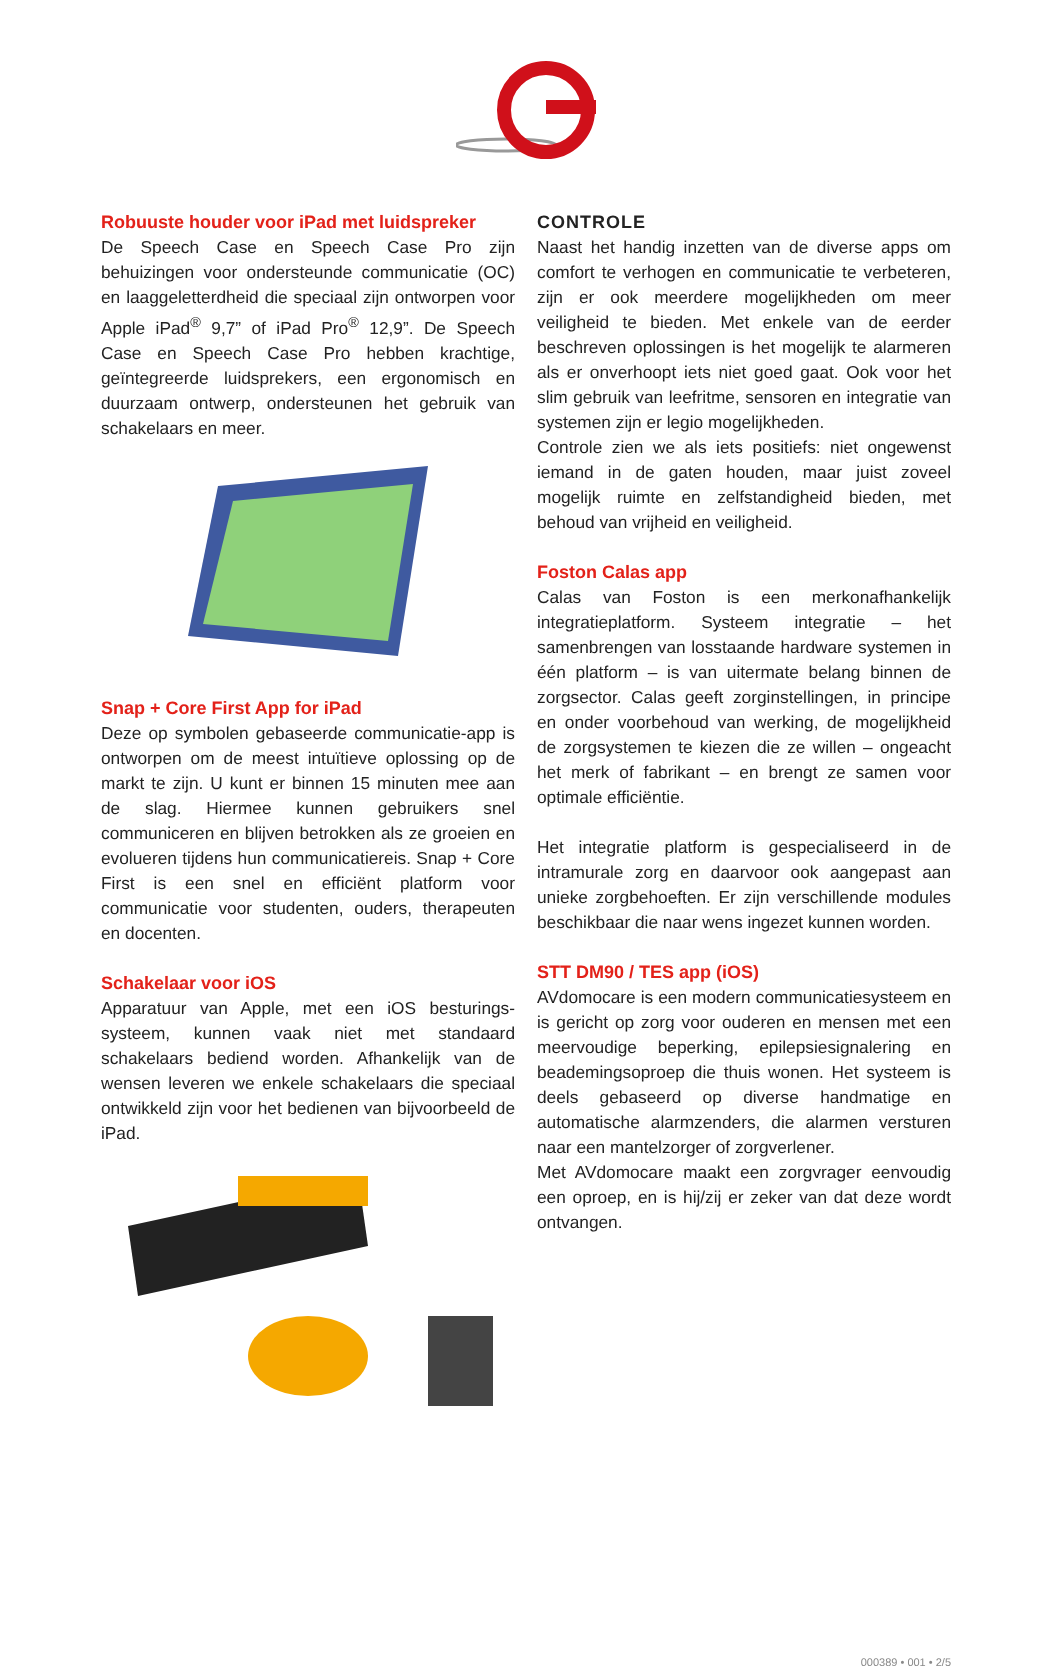Robuuste houder voor iPad met luidspreker
De Speech Case en Speech Case Pro zijn behuizingen voor ondersteunde communicatie (OC) en laaggeletterdheid die speciaal zijn ontworpen voor Apple iPad<sup>®</sup> 9,7” of iPad Pro<sup>®</sup> 12,9”. De Speech Case en Speech Case Pro hebben krachtige, geïntegreerde luidsprekers, een ergonomisch en duurzaam ontwerp, ondersteunen het gebruik van schakelaars en meer.
Snap + Core First App for iPad
Deze op symbolen gebaseerde communicatie-app is ontworpen om de meest intuïtieve oplossing op de markt te zijn. U kunt er binnen 15 minuten mee aan de slag. Hiermee kunnen gebruikers snel communiceren en blijven betrokken als ze groeien en evolueren tijdens hun communicatiereis. Snap + Core First is een snel en efficiënt platform voor communicatie voor studenten, ouders, therapeuten en docenten.
Schakelaar voor iOS
Apparatuur van Apple, met een iOS besturings-systeem, kunnen vaak niet met standaard schakelaars bediend worden. Afhankelijk van de wensen leveren we enkele schakelaars die speciaal ontwikkeld zijn voor het bedienen van bijvoorbeeld de iPad.
CONTROLE
Naast het handig inzetten van de diverse apps om comfort te verhogen en communicatie te verbeteren, zijn er ook meerdere mogelijkheden om meer veiligheid te bieden. Met enkele van de eerder beschreven oplossingen is het mogelijk te alarmeren als er onverhoopt iets niet goed gaat. Ook voor het slim gebruik van leefritme, sensoren en integratie van systemen zijn er legio mogelijkheden.
Controle zien we als iets positiefs: niet ongewenst iemand in de gaten houden, maar juist zoveel mogelijk ruimte en zelfstandigheid bieden, met behoud van vrijheid en veiligheid.
Foston Calas app
Calas van Foston is een merkonafhankelijk integratieplatform. Systeem integratie – het samenbrengen van losstaande hardware systemen in één platform – is van uitermate belang binnen de zorgsector. Calas geeft zorginstellingen, in principe en onder voorbehoud van werking, de mogelijkheid de zorgsystemen te kiezen die ze willen – ongeacht het merk of fabrikant – en brengt ze samen voor optimale efficiëntie.
Het integratie platform is gespecialiseerd in de intramurale zorg en daarvoor ook aangepast aan unieke zorgbehoeften. Er zijn verschillende modules beschikbaar die naar wens ingezet kunnen worden.
STT DM90 / TES app (iOS)
AVdomocare is een modern communicatiesysteem en is gericht op zorg voor ouderen en mensen met een meervoudige beperking, epilepsiesignalering en beademingsoproep die thuis wonen. Het systeem is deels gebaseerd op diverse handmatige en automatische alarmzenders, die alarmen versturen naar een mantelzorger of zorgverlener.
Met AVdomocare maakt een zorgvrager eenvoudig een oproep, en is hij/zij er zeker van dat deze wordt ontvangen.
000389 • 001 • 2/5